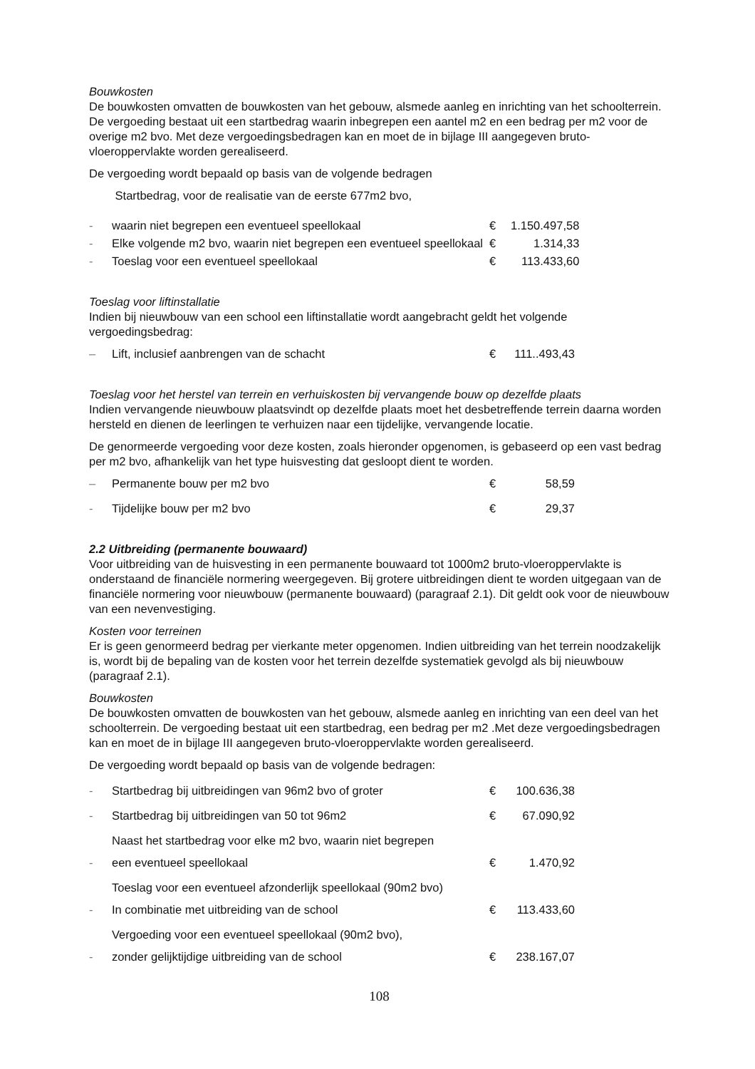Bouwkosten
De bouwkosten omvatten de bouwkosten van het gebouw, alsmede aanleg en inrichting van het schoolterrein. De vergoeding bestaat uit een startbedrag waarin inbegrepen een aantel m2 en een bedrag per m2 voor de overige m2 bvo. Met deze vergoedingsbedragen kan en moet de in bijlage III aangegeven bruto-vloeroppervlakte worden gerealiseerd.
De vergoeding wordt bepaald op basis van de volgende bedragen
| - | Startbedrag, voor de realisatie van de eerste 677m2 bvo, waarin niet begrepen een eventueel speellokaal | € | 1.150.497,58 |
| - | Elke volgende m2 bvo, waarin niet begrepen een eventueel speellokaal | € | 1.314,33 |
| - | Toeslag voor een eventueel speellokaal | € | 113.433,60 |
Toeslag voor liftinstallatie
Indien bij nieuwbouw van een school een liftinstallatie wordt aangebracht geldt het volgende vergoedingsbedrag:
| – | Lift, inclusief aanbrengen van de schacht | € | 111..493,43 |
Toeslag voor het herstel van terrein en verhuiskosten bij vervangende bouw op dezelfde plaats
Indien vervangende nieuwbouw plaatsvindt op dezelfde plaats moet het desbetreffende terrein daarna worden hersteld en dienen de leerlingen te verhuizen naar een tijdelijke, vervangende locatie.
De genormeerde vergoeding voor deze kosten, zoals hieronder opgenomen, is gebaseerd op een vast bedrag per m2 bvo, afhankelijk van het type huisvesting dat gesloopt dient te worden.
| – | Permanente bouw per m2 bvo | € | 58,59 |
| - | Tijdelijke bouw per m2 bvo | € | 29,37 |
2.2 Uitbreiding (permanente bouwaard)
Voor uitbreiding van de huisvesting in een permanente bouwaard tot 1000m2 bruto-vloeroppervlakte is onderstaand de financiële normering weergegeven. Bij grotere uitbreidingen dient te worden uitgegaan van de financiële normering voor nieuwbouw (permanente bouwaard) (paragraaf 2.1). Dit geldt ook voor de nieuwbouw van een nevenvestiging.
Kosten voor terreinen
Er is geen genormeerd bedrag per vierkante meter opgenomen. Indien uitbreiding van het terrein noodzakelijk is, wordt bij de bepaling van de kosten voor het terrein dezelfde systematiek gevolgd als bij nieuwbouw (paragraaf 2.1).
Bouwkosten
De bouwkosten omvatten de bouwkosten van het gebouw, alsmede aanleg en inrichting van een deel van het schoolterrein. De vergoeding bestaat uit een startbedrag, een bedrag per m2 .Met deze vergoedingsbedragen kan en moet de in bijlage III aangegeven bruto-vloeroppervlakte worden gerealiseerd.
De vergoeding wordt bepaald op basis van de volgende bedragen:
| - | Startbedrag bij uitbreidingen van 96m2 bvo of groter | € | 100.636,38 |
| - | Startbedrag bij uitbreidingen van 50 tot 96m2 | € | 67.090,92 |
| - | Naast het startbedrag voor elke m2 bvo, waarin niet begrepen een eventueel speellokaal | € | 1.470,92 |
| - | Toeslag voor een eventueel afzonderlijk speellokaal (90m2 bvo) In combinatie met uitbreiding van de school | € | 113.433,60 |
| - | Vergoeding voor een eventueel speellokaal (90m2 bvo), zonder gelijktijdige uitbreiding van de school | € | 238.167,07 |
108